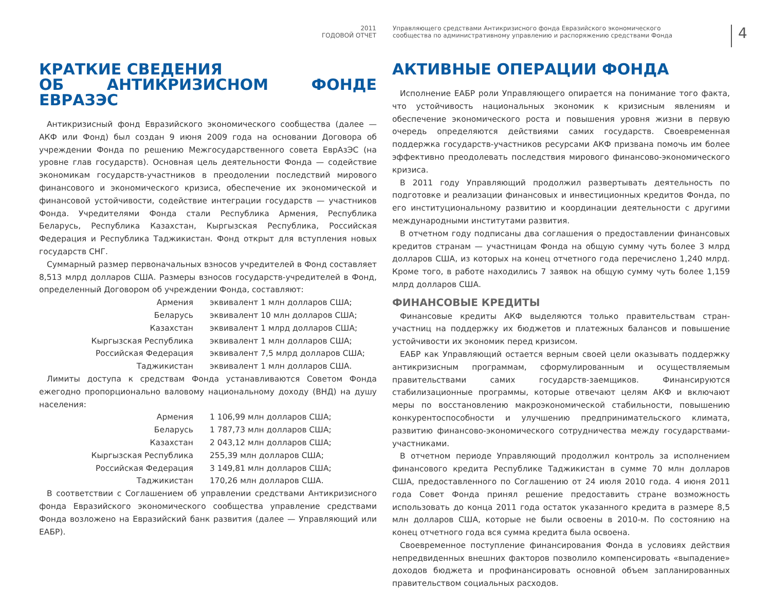2011
ГОДОВОЙ ОТЧЕТ
Управляющего средствами Антикризисного фонда Евразийского экономического сообщества по административному управлению и распоряжению средствами Фонда
4
КРАТКИЕ СВЕДЕНИЯ
ОБ АНТИКРИЗИСНОМ ФОНДЕ ЕВРАЗЭС
Антикризисный фонд Евразийского экономического сообщества (далее — АКФ или Фонд) был создан 9 июня 2009 года на основании Договора об учреждении Фонда по решению Межгосударственного совета ЕврАзЭС (на уровне глав государств). Основная цель деятельности Фонда — содействие экономикам государств-участников в преодолении последствий мирового финансового и экономического кризиса, обеспечение их экономической и финансовой устойчивости, содействие интеграции государств — участников Фонда. Учредителями Фонда стали Республика Армения, Республика Беларусь, Республика Казахстан, Кыргызская Республика, Российская Федерация и Республика Таджикистан. Фонд открыт для вступления новых государств СНГ.
Суммарный размер первоначальных взносов учредителей в Фонд составляет 8,513 млрд долларов США. Размеры взносов государств-учредителей в Фонд, определенный Договором об учреждении Фонда, составляют:
| Армения | эквивалент 1 млн долларов США; |
| Беларусь | эквивалент 10 млн долларов США; |
| Казахстан | эквивалент 1 млрд долларов США; |
| Кыргызская Республика | эквивалент 1 млн долларов США; |
| Российская Федерация | эквивалент 7,5 млрд долларов США; |
| Таджикистан | эквивалент 1 млн долларов США. |
Лимиты доступа к средствам Фонда устанавливаются Советом Фонда ежегодно пропорционально валовому национальному доходу (ВНД) на душу населения:
| Армения | 1 106,99 млн долларов США; |
| Беларусь | 1 787,73 млн долларов США; |
| Казахстан | 2 043,12 млн долларов США; |
| Кыргызская Республика | 255,39 млн долларов США; |
| Российская Федерация | 3 149,81 млн долларов США; |
| Таджикистан | 170,26 млн долларов США. |
В соответствии с Соглашением об управлении средствами Антикризисного фонда Евразийского экономического сообщества управление средствами Фонда возложено на Евразийский банк развития (далее — Управляющий или ЕАБР).
АКТИВНЫЕ ОПЕРАЦИИ ФОНДА
Исполнение ЕАБР роли Управляющего опирается на понимание того факта, что устойчивость национальных экономик к кризисным явлениям и обеспечение экономического роста и повышения уровня жизни в первую очередь определяются действиями самих государств. Своевременная поддержка государств-участников ресурсами АКФ призвана помочь им более эффективно преодолевать последствия мирового финансово-экономического кризиса.
В 2011 году Управляющий продолжил развертывать деятельность по подготовке и реализации финансовых и инвестиционных кредитов Фонда, по его институциональному развитию и координации деятельности с другими международными институтами развития.
В отчетном году подписаны два соглашения о предоставлении финансовых кредитов странам — участницам Фонда на общую сумму чуть более 3 млрд долларов США, из которых на конец отчетного года перечислено 1,240 млрд. Кроме того, в работе находились 7 заявок на общую сумму чуть более 1,159 млрд долларов США.
ФИНАНСОВЫЕ КРЕДИТЫ
Финансовые кредиты АКФ выделяются только правительствам стран-участниц на поддержку их бюджетов и платежных балансов и повышение устойчивости их экономик перед кризисом.
ЕАБР как Управляющий остается верным своей цели оказывать поддержку антикризисным программам, сформулированным и осуществляемым правительствами самих государств-заемщиков. Финансируются стабилизационные программы, которые отвечают целям АКФ и включают меры по восстановлению макроэкономической стабильности, повышению конкурентоспособности и улучшению предпринимательского климата, развитию финансово-экономического сотрудничества между государствами-участниками.
В отчетном периоде Управляющий продолжил контроль за исполнением финансового кредита Республике Таджикистан в сумме 70 млн долларов США, предоставленного по Соглашению от 24 июля 2010 года. 4 июня 2011 года Совет Фонда принял решение предоставить стране возможность использовать до конца 2011 года остаток указанного кредита в размере 8,5 млн долларов США, которые не были освоены в 2010-м. По состоянию на конец отчетного года вся сумма кредита была освоена.
Своевременное поступление финансирования Фонда в условиях действия непредвиденных внешних факторов позволило компенсировать «выпадение» доходов бюджета и профинансировать основной объем запланированных правительством социальных расходов.